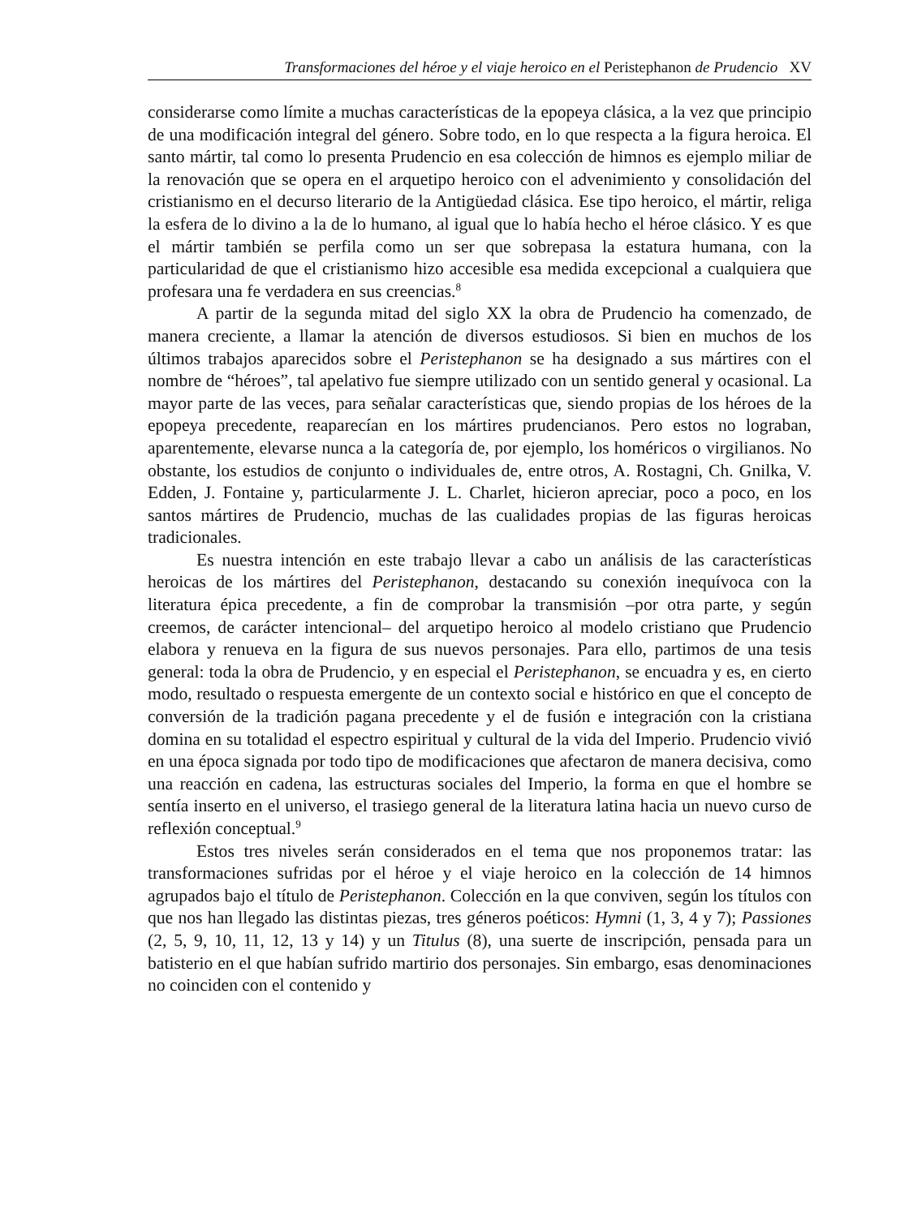Transformaciones del héroe y el viaje heroico en el Peristephanon de Prudencio XV
considerarse como límite a muchas características de la epopeya clásica, a la vez que principio de una modificación integral del género. Sobre todo, en lo que respecta a la figura heroica. El santo mártir, tal como lo presenta Prudencio en esa colección de himnos es ejemplo miliar de la renovación que se opera en el arquetipo heroico con el advenimiento y consolidación del cristianismo en el decurso literario de la Antigüedad clásica. Ese tipo heroico, el mártir, religa la esfera de lo divino a la de lo humano, al igual que lo había hecho el héroe clásico. Y es que el mártir también se perfila como un ser que sobrepasa la estatura humana, con la particularidad de que el cristianismo hizo accesible esa medida excepcional a cualquiera que profesara una fe verdadera en sus creencias.<sup>8</sup>
A partir de la segunda mitad del siglo XX la obra de Prudencio ha comenzado, de manera creciente, a llamar la atención de diversos estudiosos. Si bien en muchos de los últimos trabajos aparecidos sobre el Peristephanon se ha designado a sus mártires con el nombre de “héroes”, tal apelativo fue siempre utilizado con un sentido general y ocasional. La mayor parte de las veces, para señalar características que, siendo propias de los héroes de la epopeya precedente, reaparecían en los mártires prudencianos. Pero estos no lograban, aparentemente, elevarse nunca a la categoría de, por ejemplo, los homéricos o virgilianos. No obstante, los estudios de conjunto o individuales de, entre otros, A. Rostagni, Ch. Gnilka, V. Edden, J. Fontaine y, particularmente J. L. Charlet, hicieron apreciar, poco a poco, en los santos mártires de Prudencio, muchas de las cualidades propias de las figuras heroicas tradicionales.
Es nuestra intención en este trabajo llevar a cabo un análisis de las características heroicas de los mártires del Peristephanon, destacando su conexión inequívoca con la literatura épica precedente, a fin de comprobar la transmisión –por otra parte, y según creemos, de carácter intencional– del arquetipo heroico al modelo cristiano que Prudencio elabora y renueva en la figura de sus nuevos personajes. Para ello, partimos de una tesis general: toda la obra de Prudencio, y en especial el Peristephanon, se encuadra y es, en cierto modo, resultado o respuesta emergente de un contexto social e histórico en que el concepto de conversión de la tradición pagana precedente y el de fusión e integración con la cristiana domina en su totalidad el espectro espiritual y cultural de la vida del Imperio. Prudencio vivió en una época signada por todo tipo de modificaciones que afectaron de manera decisiva, como una reacción en cadena, las estructuras sociales del Imperio, la forma en que el hombre se sentía inserto en el universo, el trasiego general de la literatura latina hacia un nuevo curso de reflexión conceptual.<sup>9</sup>
Estos tres niveles serán considerados en el tema que nos proponemos tratar: las transformaciones sufridas por el héroe y el viaje heroico en la colección de 14 himnos agrupados bajo el título de Peristephanon. Colección en la que conviven, según los títulos con que nos han llegado las distintas piezas, tres géneros poéticos: Hymni (1, 3, 4 y 7); Passiones (2, 5, 9, 10, 11, 12, 13 y 14) y un Titulus (8), una suerte de inscripción, pensada para un batisterio en el que habían sufrido martirio dos personajes. Sin embargo, esas denominaciones no coinciden con el contenido y